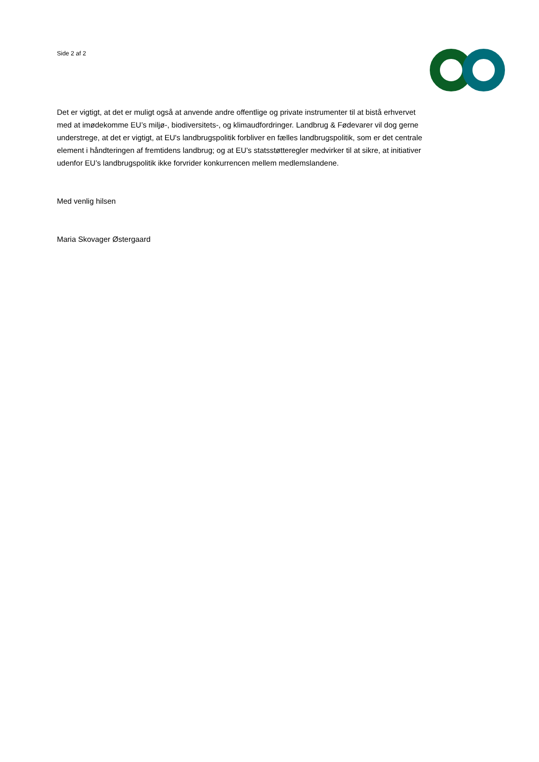Side 2 af 2
Det er vigtigt, at det er muligt også at anvende andre offentlige og private instrumenter til at bistå erhvervet med at imødekomme EU’s miljø-, biodiversitets-, og klimaudfordringer. Landbrug & Fødevarer vil dog gerne understrege, at det er vigtigt, at EU's landbrugspolitik forbliver en fælles landbrugspolitik, som er det centrale element i håndteringen af fremtidens landbrug; og at EU’s statsstøtteregler medvirker til at sikre, at initiativer udenfor EU’s landbrugspolitik ikke forvrider konkurrencen mellem medlemslandene.
Med venlig hilsen
Maria Skovager Østergaard